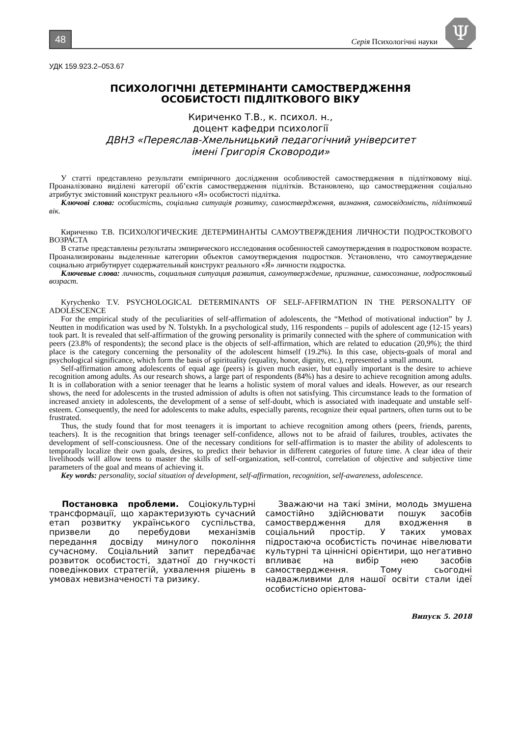48 Серія Психологічні науки
Ψ
УДК 159.923.2–053.67
ПСИХОЛОГІЧНІ ДЕТЕРМІНАНТИ САМОСТВЕРДЖЕННЯ
ОСОБИСТОСТІ ПІДЛІТКОВОГО ВІКУ
Кириченко Т.В., к. психол. н.,
доцент кафедри психології
ДВНЗ «Переяслав-Хмельницький педагогічний університет
імені Григорія Сковороди»
У статті представлено результати емпіричного дослідження особливостей самоствердження в підлітковому віці. Проаналізовано виділені категорії об’єктів самоствердження підлітків. Встановлено, що самоствердження соціально атрибутує змістовний конструкт реального «Я» особистості підлітка.
Ключові слова: особистість, соціальна ситуація розвитку, самоствердження, визнання, самосвідомість, підлітковий вік.
Кириченко Т.В. ПСИХОЛОГИЧЕСКИЕ ДЕТЕРМИНАНТЫ САМОУТВЕРЖДЕНИЯ ЛИЧНОСТИ ПОДРОСТКОВОГО ВОЗРАСТА
В статье представлены результаты эмпирического исследования особенностей самоутверждения в подростковом возрасте. Проанализированы выделенные категории объектов самоутверждения подростков. Установлено, что самоутверждение социально атрибутирует содержательный конструкт реального «Я» личности подростка.
Ключевые слова: личность, социальная ситуация развития, самоутверждение, признание, самосознание, подростковый возраст.
Kyrychenko T.V. PSYCHOLOGICAL DETERMINANTS OF SELF-AFFIRMATION IN THE PERSONALITY OF ADOLESCENCE
For the empirical study of the peculiarities of self-affirmation of adolescents, the “Method of motivational induction” by J. Neutten in modification was used by N. Tolstykh. In a psychological study, 116 respondents – pupils of adolescent age (12-15 years) took part. It is revealed that self-affirmation of the growing personality is primarily connected with the sphere of communication with peers (23.8% of respondents); the second place is the objects of self-affirmation, which are related to education (20,9%); the third place is the category concerning the personality of the adolescent himself (19.2%). In this case, objects-goals of moral and psychological significance, which form the basis of spirituality (equality, honor, dignity, etc.), represented a small amount.
Self-affirmation among adolescents of equal age (peers) is given much easier, but equally important is the desire to achieve recognition among adults. As our research shows, a large part of respondents (84%) has a desire to achieve recognition among adults. It is in collaboration with a senior teenager that he learns a holistic system of moral values and ideals. However, as our research shows, the need for adolescents in the trusted admission of adults is often not satisfying. This circumstance leads to the formation of increased anxiety in adolescents, the development of a sense of self-doubt, which is associated with inadequate and unstable self-esteem. Consequently, the need for adolescents to make adults, especially parents, recognize their equal partners, often turns out to be frustrated.
Thus, the study found that for most teenagers it is important to achieve recognition among others (peers, friends, parents, teachers). It is the recognition that brings teenager self-confidence, allows not to be afraid of failures, troubles, activates the development of self-consciousness. One of the necessary conditions for self-affirmation is to master the ability of adolescents to temporally localize their own goals, desires, to predict their behavior in different categories of future time. A clear idea of their livelihoods will allow teens to master the skills of self-organization, self-control, correlation of objective and subjective time parameters of the goal and means of achieving it.
Key words: personality, social situation of development, self-affirmation, recognition, self-awareness, adolescence.
Постановка проблеми. Соціокультурні трансформації, що характеризують сучасний етап розвитку українського суспільства, призвели до перебудови механізмів передання досвіду минулого покоління сучасному. Соціальний запит передбачає розвиток особистості, здатної до гнучкості поведінкових стратегій, ухвалення рішень в умовах невизначеності та ризику.
Зважаючи на такі зміни, молодь змушена самостійно здійснювати пошук засобів самоствердження для входження в соціальний простір. У таких умовах підростаюча особистість починає нівелювати культурні та ціннісні орієнтири, що негативно впливає на вибір нею засобів самоствердження. Тому сьогодні надважливими для нашої освіти стали ідеї особистісно орієнтова-
Випуск 5. 2018